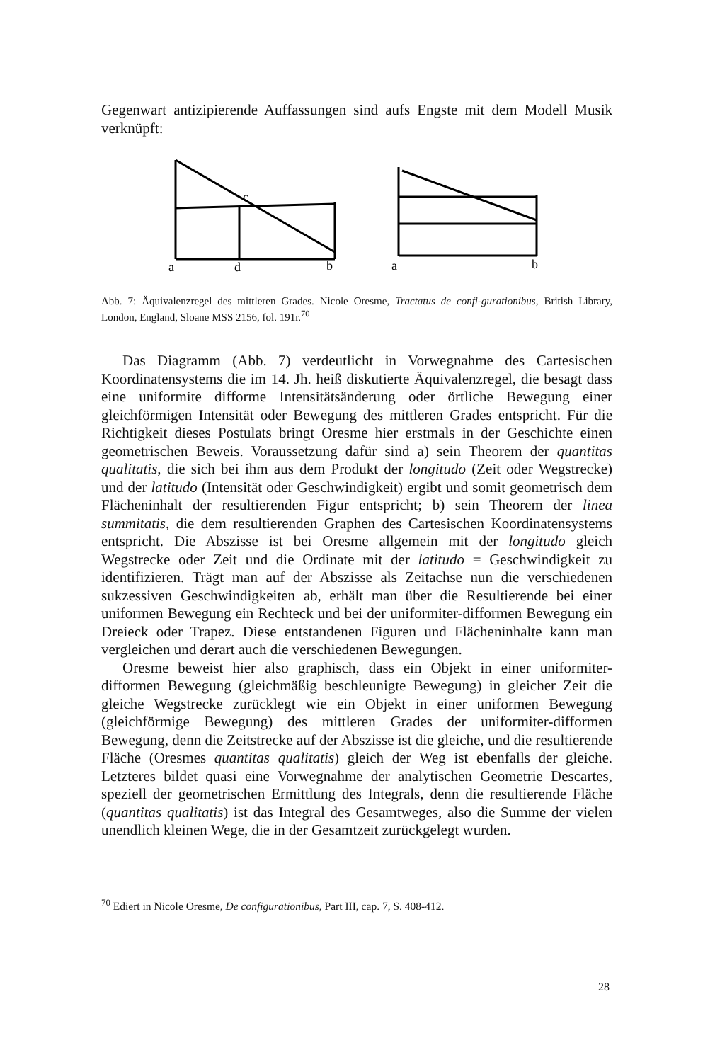Gegenwart antizipierende Auffassungen sind aufs Engste mit dem Modell Musik verknüpft:
a
d
b
c
a
b
Abb. 7: Äquivalenzregel des mittleren Grades. Nicole Oresme, Tractatus de confi-gurationibus, British Library, London, England, Sloane MSS 2156, fol. 191r.<sup>70</sup>
Das Diagramm (Abb. 7) verdeutlicht in Vorwegnahme des Cartesischen Koordinatensystems die im 14. Jh. heiß diskutierte Äquivalenzregel, die besagt dass eine uniformite difforme Intensitätsänderung oder örtliche Bewegung einer gleichförmigen Intensität oder Bewegung des mittleren Grades entspricht. Für die Richtigkeit dieses Postulats bringt Oresme hier erstmals in der Geschichte einen geometrischen Beweis. Voraussetzung dafür sind a) sein Theorem der quantitas qualitatis, die sich bei ihm aus dem Produkt der longitudo (Zeit oder Wegstrecke) und der latitudo (Intensität oder Geschwindigkeit) ergibt und somit geometrisch dem Flächeninhalt der resultierenden Figur entspricht; b) sein Theorem der linea summitatis, die dem resultierenden Graphen des Cartesischen Koordinatensystems entspricht. Die Abszisse ist bei Oresme allgemein mit der longitudo gleich Wegstrecke oder Zeit und die Ordinate mit der latitudo = Geschwindigkeit zu identifizieren. Trägt man auf der Abszisse als Zeitachse nun die verschiedenen sukzessiven Geschwindigkeiten ab, erhält man über die Resultierende bei einer uniformen Bewegung ein Rechteck und bei der uniformiter-difformen Bewegung ein Dreieck oder Trapez. Diese entstandenen Figuren und Flächeninhalte kann man vergleichen und derart auch die verschiedenen Bewegungen.
Oresme beweist hier also graphisch, dass ein Objekt in einer uniformiter-difformen Bewegung (gleichmäßig beschleunigte Bewegung) in gleicher Zeit die gleiche Wegstrecke zurücklegt wie ein Objekt in einer uniformen Bewegung (gleichförmige Bewegung) des mittleren Grades der uniformiter-difformen Bewegung, denn die Zeitstrecke auf der Abszisse ist die gleiche, und die resultierende Fläche (Oresmes quantitas qualitatis) gleich der Weg ist ebenfalls der gleiche. Letzteres bildet quasi eine Vorwegnahme der analytischen Geometrie Descartes, speziell der geometrischen Ermittlung des Integrals, denn die resultierende Fläche (quantitas qualitatis) ist das Integral des Gesamtweges, also die Summe der vielen unendlich kleinen Wege, die in der Gesamtzeit zurückgelegt wurden.
<sup>70</sup> Ediert in Nicole Oresme, De configurationibus, Part III, cap. 7, S. 408-412.
28